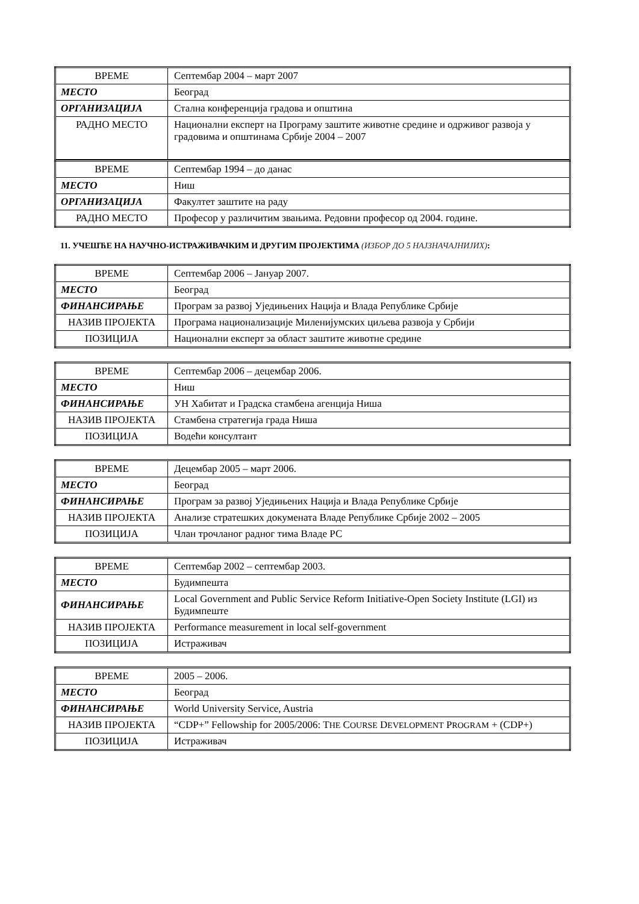| ВРЕМЕ | Септембар 2004 – март 2007 |
| МЕСТО | Београд |
| ОРГАНИЗАЦИЈА | Стална конференција градова и општина |
| РАДНО МЕСТО | Национални експерт на Програму заштите животне средине и одрживог развоја у градовима и општинама Србије 2004 – 2007 |
| ВРЕМЕ | Септембар 1994 – до данас |
| МЕСТО | Ниш |
| ОРГАНИЗАЦИЈА | Факултет заштите на раду |
| РАДНО МЕСТО | Професор у различитим звањима. Редовни професор од 2004. године. |
11. УЧЕШЋЕ НА НАУЧНО-ИСТРАЖИВАЧКИМ И ДРУГИМ ПРОЈЕКТИМА (ИЗБОР ДО 5 НАЈЗНАЧАЈНИЈИХ):
| ВРЕМЕ | Септембар 2006 – Јануар 2007. |
| МЕСТО | Београд |
| ФИНАНСИРАЊЕ | Програм за развој Уједињених Нација и Влада Републике Србије |
| НАЗИВ ПРОЈЕКТА | Програма национализације Миленијумских циљева развоја у Србији |
| ПОЗИЦИЈА | Национални експерт за област заштите животне средине |
| ВРЕМЕ | Септембар 2006 – децембар 2006. |
| МЕСТО | Ниш |
| ФИНАНСИРАЊЕ | УН Хабитат и Градска стамбена агенција Ниша |
| НАЗИВ ПРОЈЕКТА | Стамбена стратегија града Ниша |
| ПОЗИЦИЈА | Водећи консултант |
| ВРЕМЕ | Децембар 2005 – март 2006. |
| МЕСТО | Београд |
| ФИНАНСИРАЊЕ | Програм за развој Уједињених Нација и Влада Републике Србије |
| НАЗИВ ПРОЈЕКТА | Анализе стратешких докумената Владе Републике Србије 2002 – 2005 |
| ПОЗИЦИЈА | Члан трочланог радног тима Владе РС |
| ВРЕМЕ | Септембар 2002 – септембар 2003. |
| МЕСТО | Будимпешта |
| ФИНАНСИРАЊЕ | Local Government and Public Service Reform Initiative-Open Society Institute (LGI) из Будимпеште |
| НАЗИВ ПРОЈЕКТА | Performance measurement in local self-government |
| ПОЗИЦИЈА | Истраживач |
| ВРЕМЕ | 2005 – 2006. |
| МЕСТО | Београд |
| ФИНАНСИРАЊЕ | World University Service, Austria |
| НАЗИВ ПРОЈЕКТА | “CDP+” Fellowship for 2005/2006: T HE C OURSE D EVELOPMENT P ROGRAM + (CDP+) |
| ПОЗИЦИЈА | Истраживач |